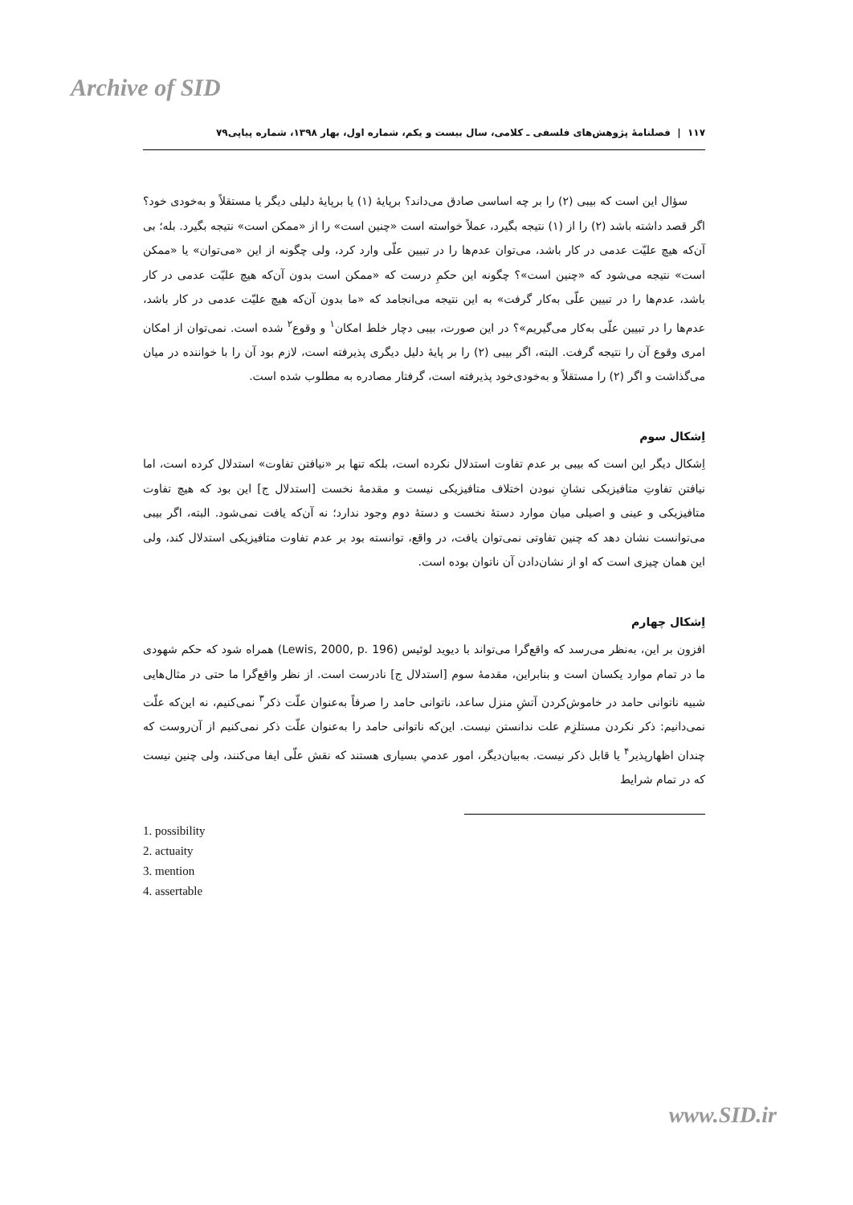Archive of SID
۱۱۷ | فصلنامهٔ پژوهش‌های فلسفی ـ کلامی، سال بیست و یکم، شماره اول، بهار ۱۳۹۸، شماره پیاپی۷۹
سؤال این است که بیبی (۲) را بر چه اساسی صادق می‌داند؟ برپایهٔ (۱) یا برپایهٔ دلیلی دیگر یا مستقلاً و به‌خودی خود؟ اگر قصد داشته باشد (۲) را از (۱) نتیجه بگیرد، عملاً خواسته است «چنین است» را از «ممکن است» نتیجه بگیرد. بله؛ بی آن‌که هیچ علیّت عدمی در کار باشد، می‌توان عدم‌ها را در تبیین علّی وارد کرد، ولی چگونه از این «می‌توان» یا «ممکن است» نتیجه می‌شود که «چنین است»؟ چگونه این حکمِ درست که «ممکن است بدون آن‌که هیچ علیّت عدمی در کار باشد، عدم‌ها را در تبیین علّی به‌کار گرفت» به این نتیجه می‌انجامد که «ما بدون آن‌که هیچ علیّت عدمی در کار باشد، عدم‌ها را در تبیین علّی به‌کار می‌گیریم»؟ در این صورت، بیبی دچار خلط امکان<sup>۱</sup> و وقوع<sup>۲</sup> شده است. نمی‌توان از امکان امری وقوع آن را نتیجه گرفت. البته، اگر بیبی (۲) را بر پایهٔ دلیل دیگری پذیرفته است، لازم بود آن را با خواننده در میان می‌گذاشت و اگر (۲) را مستقلاً و به‌خودی‌خود پذیرفته است، گرفتار مصادره به مطلوب شده است.
اِشکال سوم
اِشکال دیگر این است که بیبی بر عدم تفاوت استدلال نکرده است، بلکه تنها بر «نیافتن تفاوت» استدلال کرده است، اما نیافتن تفاوتِ متافیزیکی نشانِ نبودن اختلاف متافیزیکی نیست و مقدمهٔ نخست [استدلال ج] این بود که هیچ تفاوت متافیزیکی و عینی و اصیلی میان موارد دستهٔ نخست و دستهٔ دوم وجود ندارد؛ نه آن‌که یافت نمی‌شود. البته، اگر بیبی می‌توانست نشان دهد که چنین تفاوتی نمی‌توان یافت، در واقع، توانسته بود بر عدم تفاوت متافیزیکی استدلال کند، ولی این همان چیزی است که او از نشان‌دادن آن ناتوان بوده است.
اِشکال چهارم
افزون بر این، به‌نظر می‌رسد که واقع‌گرا می‌تواند با دیوید لوئیس (Lewis, 2000, p. 196) همراه شود که حکم شهودی ما در تمام موارد یکسان است و بنابراین، مقدمهٔ سوم [استدلال ج] نادرست است. از نظر واقع‌گرا ما حتی در مثال‌هایی شبیه ناتوانی حامد در خاموش‌کردن آتشِ منزل ساعد، ناتوانی حامد را صرفاً به‌عنوان علّت ذکر<sup>۳</sup> نمی‌کنیم، نه این‌که علّت نمی‌دانیم: ذکر نکردن مستلزِم علت ندانستن نیست. این‌که ناتوانی حامد را به‌عنوان علّت ذکر نمی‌کنیم از آن‌روست که چندان اظهارپذیر<sup>۴</sup> یا قابل ذکر نیست. به‌بیان‌دیگر، امور عدمیِ بسیاری هستند که نقش علّی ایفا می‌کنند، ولی چنین نیست که در تمام شرایط
1. possibility
2. actuaity
3. mention
4. assertable
www.SID.ir